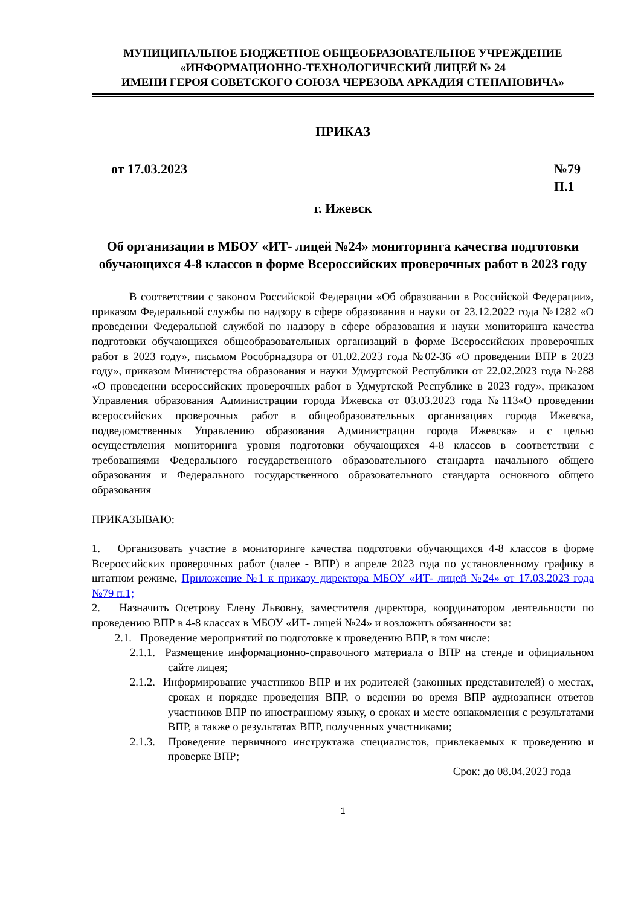МУНИЦИПАЛЬНОЕ БЮДЖЕТНОЕ ОБЩЕОБРАЗОВАТЕЛЬНОЕ УЧРЕЖДЕНИЕ
«ИНФОРМАЦИОННО-ТЕХНОЛОГИЧЕСКИЙ ЛИЦЕЙ № 24
ИМЕНИ ГЕРОЯ СОВЕТСКОГО СОЮЗА ЧЕРЕЗОВА АРКАДИЯ СТЕПАНОВИЧА»
ПРИКАЗ
от 17.03.2023 №79
П.1
г. Ижевск
Об организации в МБОУ «ИТ- лицей №24» мониторинга качества подготовки обучающихся 4-8 классов в форме Всероссийских проверочных работ в 2023 году
В соответствии с законом Российской Федерации «Об образовании в Российской Федерации», приказом Федеральной службы по надзору в сфере образования и науки от 23.12.2022 года №1282 «О проведении Федеральной службой по надзору в сфере образования и науки мониторинга качества подготовки обучающихся общеобразовательных организаций в форме Всероссийских проверочных работ в 2023 году», письмом Рособрнадзора от 01.02.2023 года №02-36 «О проведении ВПР в 2023 году», приказом Министерства образования и науки Удмуртской Республики от 22.02.2023 года №288 «О проведении всероссийских проверочных работ в Удмуртской Республике в 2023 году», приказом Управления образования Администрации города Ижевска от 03.03.2023 года №113«О проведении всероссийских проверочных работ в общеобразовательных организациях города Ижевска, подведомственных Управлению образования Администрации города Ижевска» и с целью осуществления мониторинга уровня подготовки обучающихся 4-8 классов в соответствии с требованиями Федерального государственного образовательного стандарта начального общего образования и Федерального государственного образовательного стандарта основного общего образования
ПРИКАЗЫВАЮ:
1. Организовать участие в мониторинге качества подготовки обучающихся 4-8 классов в форме Всероссийских проверочных работ (далее - ВПР) в апреле 2023 года по установленному графику в штатном режиме, Приложение №1 к приказу директора МБОУ «ИТ- лицей №24» от 17.03.2023 года №79 п.1;
2. Назначить Осетрову Елену Львовну, заместителя директора, координатором деятельности по проведению ВПР в 4-8 классах в МБОУ «ИТ- лицей №24» и возложить обязанности за:
2.1. Проведение мероприятий по подготовке к проведению ВПР, в том числе:
2.1.1. Размещение информационно-справочного материала о ВПР на стенде и официальном сайте лицея;
2.1.2. Информирование участников ВПР и их родителей (законных представителей) о местах, сроках и порядке проведения ВПР, о ведении во время ВПР аудиозаписи ответов участников ВПР по иностранному языку, о сроках и месте ознакомления с результатами ВПР, а также о результатах ВПР, полученных участниками;
2.1.3. Проведение первичного инструктажа специалистов, привлекаемых к проведению и проверке ВПР;
Срок: до 08.04.2023 года
1